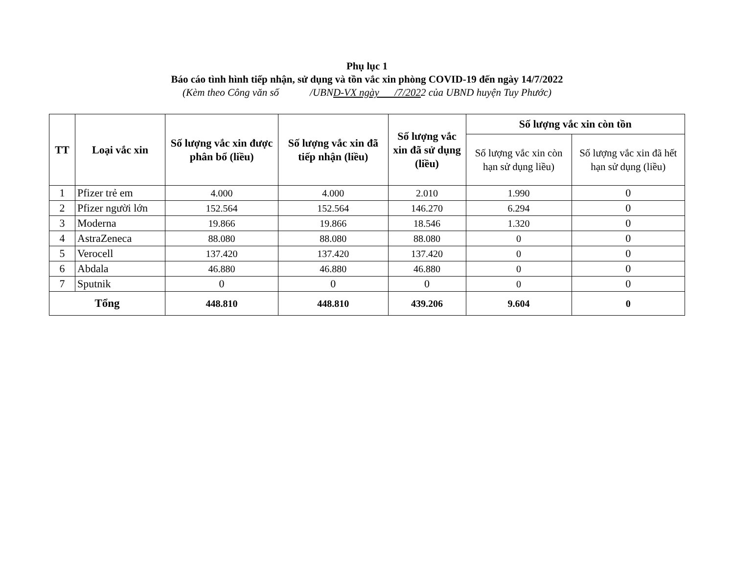Phụ lục 1
Báo cáo tình hình tiếp nhận, sử dụng và tồn vắc xin phòng COVID-19 đến ngày 14/7/2022
(Kèm theo Công văn số /UBND-VX ngày /7/2022 của UBND huyện Tuy Phước)
| TT | Loại vắc xin | Số lượng vắc xin được phân bổ (liều) | Số lượng vắc xin đã tiếp nhận (liều) | Số lượng vắc xin đã sử dụng (liều) | Số lượng vắc xin còn tồn | |
| --- | --- | --- | --- | --- | --- | --- |
| | | | | | Số lượng vắc xin còn hạn sử dụng liều) | Số lượng vắc xin đã hết hạn sử dụng (liều) |
| 1 | Pfizer trẻ em | 4.000 | 4.000 | 2.010 | 1.990 | 0 |
| 2 | Pfizer người lớn | 152.564 | 152.564 | 146.270 | 6.294 | 0 |
| 3 | Moderna | 19.866 | 19.866 | 18.546 | 1.320 | 0 |
| 4 | AstraZeneca | 88.080 | 88.080 | 88.080 | 0 | 0 |
| 5 | Verocell | 137.420 | 137.420 | 137.420 | 0 | 0 |
| 6 | Abdala | 46.880 | 46.880 | 46.880 | 0 | 0 |
| 7 | Sputnik | 0 | 0 | 0 | 0 | 0 |
| Tổng | | 448.810 | 448.810 | 439.206 | 9.604 | 0 |